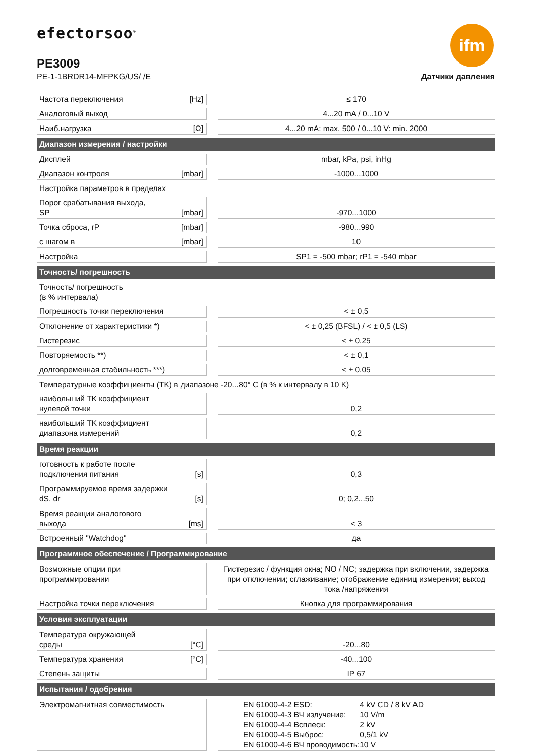efectorsoo<sup>®</sup> ifm
PE3009
PE-1-1BRDR14-MFPKG/US/ /E Датчики давления
| Частота переключения | [Hz] | | ≤ 170 |
| Аналоговый выход | | | 4...20 mA / 0...10 V |
| Наиб.нагрузка | [Ω] | | 4...20 mA: max. 500 / 0...10 V: min. 2000 |
| Диапазон измерения / настройки | | | |
| Дисплей | | | mbar, kPa, psi, inHg |
| Диапазон контроля | [mbar] | | -1000...1000 |
| Настройка параметров в пределах | | | |
| Порог срабатывания выхода, SP | [mbar] | | -970...1000 |
| Точка сброса, rP | [mbar] | | -980...990 |
| с шагом в | [mbar] | | 10 |
| Настройка | | | SP1 = -500 mbar; rP1 = -540 mbar |
| Точность/ погрешность | | | |
| Точность/ погрешность (в % интервала) | | | |
| Погрешность точки переключения | | | < ± 0,5 |
| Отклонение от характеристики *) | | | < ± 0,25 (BFSL) / < ± 0,5 (LS) |
| Гистерезис | | | < ± 0,25 |
| Повторяемость **) | | | < ± 0,1 |
| долговременная стабильность ***) | | | < ± 0,05 |
| Температурные коэффициенты (TK) в диапазоне -20...80° C (в % к интервалу в 10 K) | | | |
| наибольший TK коэффициент нулевой точки | | | 0,2 |
| наибольший TK коэффициент диапазона измерений | | | 0,2 |
| Время реакции | | | |
| готовность к работе после подключения питания | [s] | | 0,3 |
| Программируемое время задержки dS, dr | [s] | | 0; 0,2...50 |
| Время реакции аналогового выхода | [ms] | | < 3 |
| Встроенный "Watchdog" | | | да |
| Программное обеспечение / Программирование | | | |
| Возможные опции при программировании | | | Гистерезис / функция окна; NO / NC; задержка при включении, задержка при отключении; сглаживание; отображение единиц измерения; выход тока /напряжения |
| Настройка точки переключения | | | Кнопка для программирования |
| Условия эксплуатации | | | |
| Температура окружающей среды | [°C] | | -20...80 |
| Температура хранения | [°C] | | -40...100 |
| Степень защиты | | | IP 67 |
| Испытания / одобрения | | | |
| Электромагнитная совместимость | | | / EN 61000-4-2 ESD: / 4 kV CD / 8 kV AD / / EN 61000-4-3 ВЧ излучение: / 10 V/m / / EN 61000-4-4 Всплеск: / 2 kV / / EN 61000-4-5 Выброс: / 0,5/1 kV / / EN 61000-4-6 ВЧ проводимость: / 10 V / |